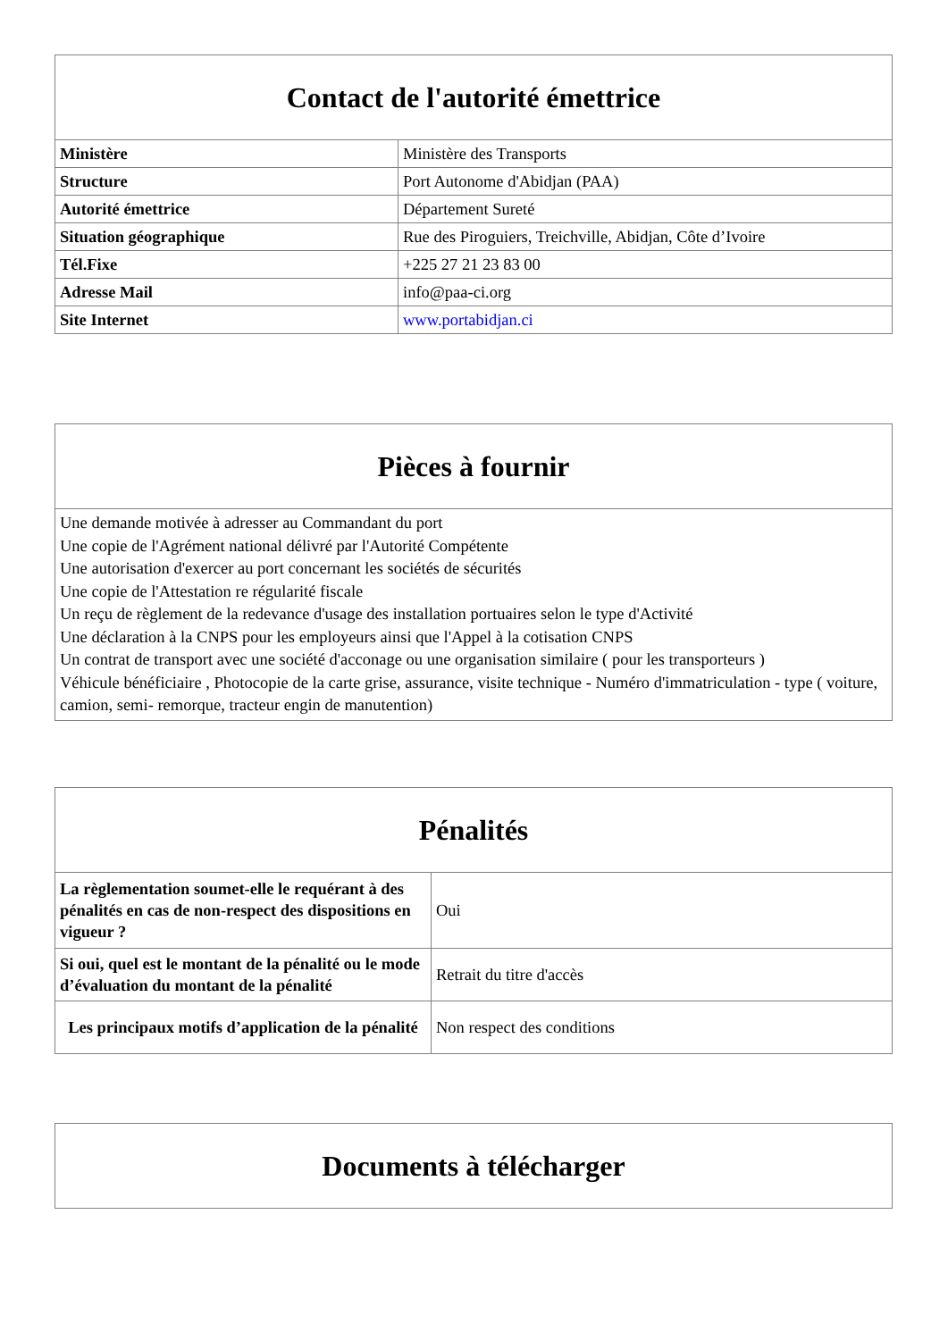| Contact de l'autorité émettrice | |
| --- | --- |
| Ministère | Ministère des Transports |
| Structure | Port Autonome d'Abidjan (PAA) |
| Autorité émettrice | Département Sureté |
| Situation géographique | Rue des Piroguiers, Treichville, Abidjan, Côte d’Ivoire |
| Tél.Fixe | +225 27 21 23 83 00 |
| Adresse Mail | info@paa-ci.org |
| Site Internet | www.portabidjan.ci |
| Pièces à fournir |
| --- |
| Une demande motivée à adresser au Commandant du port Une copie de l'Agrément national délivré par l'Autorité Compétente Une autorisation d'exercer au port concernant les sociétés de sécurités Une copie de l'Attestation re régularité fiscale Un reçu de règlement de la redevance d'usage des installation portuaires selon le type d'Activité Une déclaration à la CNPS pour les employeurs ainsi que l'Appel à la cotisation CNPS Un contrat de transport avec une société d'acconage ou une organisation similaire ( pour les transporteurs ) Véhicule bénéficiaire , Photocopie de la carte grise, assurance, visite technique - Numéro d'immatriculation - type ( voiture, camion, semi- remorque, tracteur engin de manutention) |
| Pénalités | |
| --- | --- |
| La règlementation soumet-elle le requérant à des pénalités en cas de non-respect des dispositions en vigueur ? | Oui |
| Si oui, quel est le montant de la pénalité ou le mode d’évaluation du montant de la pénalité | Retrait du titre d'accès |
| Les principaux motifs d’application de la pénalité | Non respect des conditions |
| Documents à télécharger |
| --- |